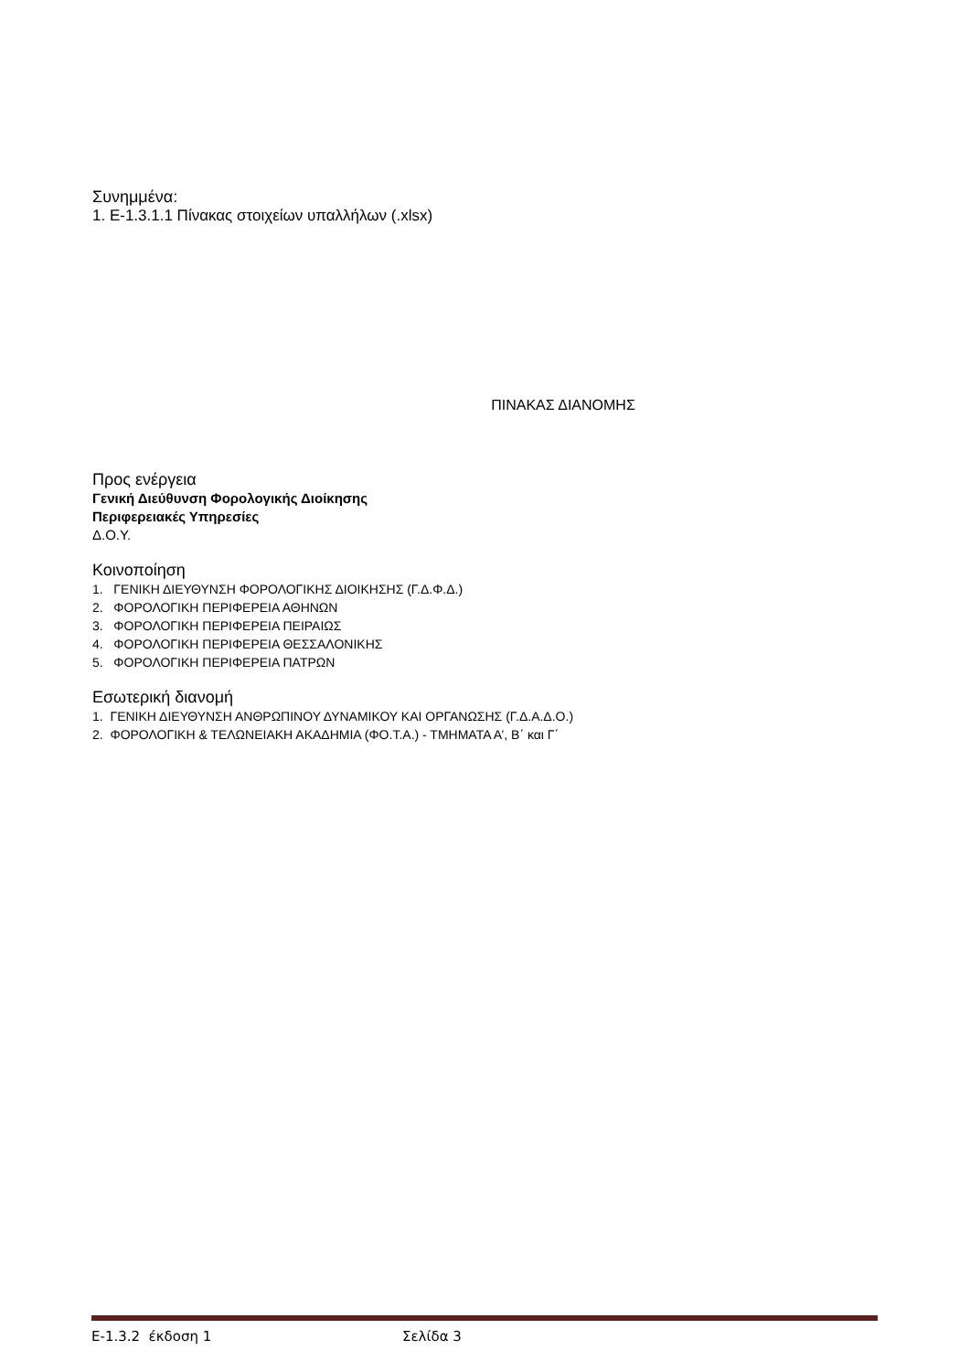Συνημμένα:
1. E-1.3.1.1 Πίνακας στοιχείων υπαλλήλων (.xlsx)
ΠΙΝΑΚΑΣ ΔΙΑΝΟΜΗΣ
Προς ενέργεια
Γενική Διεύθυνση Φορολογικής Διοίκησης
Περιφερειακές Υπηρεσίες
Δ.Ο.Υ.
Κοινοποίηση
1. ΓΕΝΙΚΗ ΔΙΕΥΘΥΝΣΗ ΦΟΡΟΛΟΓΙΚΗΣ ΔΙΟΙΚΗΣΗΣ (Γ.Δ.Φ.Δ.)
2. ΦΟΡΟΛΟΓΙΚΗ ΠΕΡΙΦΕΡΕΙΑ ΑΘΗΝΩΝ
3. ΦΟΡΟΛΟΓΙΚΗ ΠΕΡΙΦΕΡΕΙΑ ΠΕΙΡΑΙΩΣ
4. ΦΟΡΟΛΟΓΙΚΗ ΠΕΡΙΦΕΡΕΙΑ ΘΕΣΣΑΛΟΝΙΚΗΣ
5. ΦΟΡΟΛΟΓΙΚΗ ΠΕΡΙΦΕΡΕΙΑ ΠΑΤΡΩΝ
Εσωτερική διανομή
1. ΓΕΝΙΚΗ ΔΙΕΥΘΥΝΣΗ ΑΝΘΡΩΠΙΝΟΥ ΔΥΝΑΜΙΚΟΥ ΚΑΙ ΟΡΓΑΝΩΣΗΣ (Γ.Δ.Α.Δ.Ο.)
2. ΦΟΡΟΛΟΓΙΚΗ & ΤΕΛΩΝΕΙΑΚΗ ΑΚΑΔΗΜΙΑ (ΦΟ.Τ.Α.) - ΤΜΗΜΑΤΑ Α’, Β΄ και Γ΄
Ε-1.3.2 έκδοση 1 Σελίδα 3